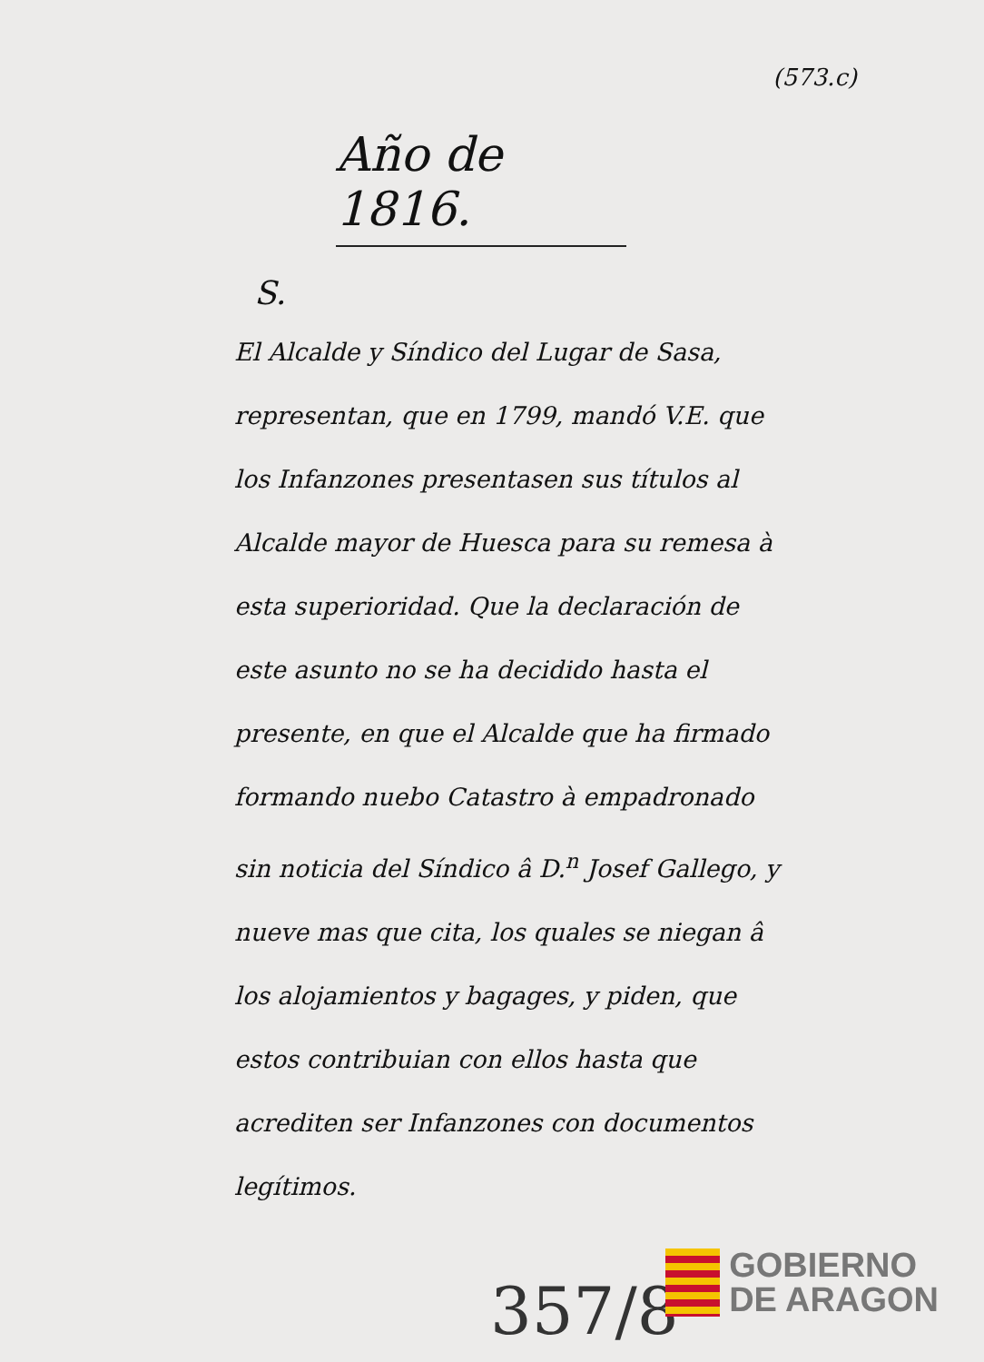(573.c)
Año de 1816.
S.
El Alcalde y Síndico del Lugar de Sasa, representan, que en 1799, mandó V.E. que los Infanzones presentasen sus títulos al Alcalde mayor de Huesca para su remesa à esta superioridad. Que la declaración de este asunto no se ha decidido hasta el presente, en que el Alcalde que ha firmado formando nuebo Catastro à empadronado sin noticia del Síndico â D.<sup>n</sup> Josef Gallego, y nueve mas que cita, los quales se niegan â los alojamientos y bagages, y piden, que estos contribuian con ellos hasta que acrediten ser Infanzones con documentos legítimos.
357/8
GOBIERNO
DE ARAGON